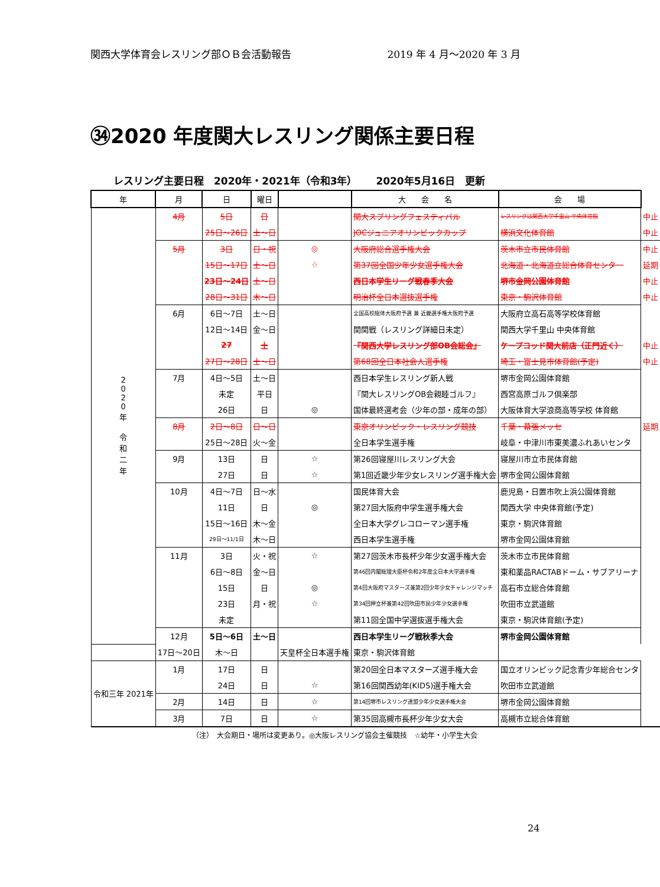関西大学体育会レスリング部ＯＢ会活動報告 2019 年 4 月～2020 年 3 月
㉞2020 年度関大レスリング関係主要日程
レスリング主要日程　2020年・2021年（令和3年）　　 2020年5月16日　更新
| 年 | 月 | 日 | 曜日 | | 大 会 名 | 会 場 | |
| 2 0 2 0 年 令 和 二 年 | 4月 | 5日 | 日 | | 関大スプリングフェスティバル | レスリングは関西大学千里山 中央体育館 | 中止 |
| | | 25日～26日 | 土～日 | | JOCジュニアオリンピックカップ | 横浜文化体育館 | 中止 |
| | 5月 | 3日 | 日・祝 | ◎ | 大阪府総合選手権大会 | 茨木市立市民体育館 | 中止 |
| | | 15日～17日 | 土～日 | ☆ | 第37回全国少年少女選手権大会 | 北海道・北海道立総合体育センター | 延期 |
| | | 23日～24日 | 土～日 | | 西日本学生リーグ戦春季大会 | 堺市金岡公園体育館 | 中止 |
| | | 28日～31日 | 木～日 | | 明治杯全日本選抜選手権 | 東京・駒沢体育館 | 中止 |
| | 6月 | 6日～7日 | 土～日 | | 全国高校総体大阪府予選 兼 近畿選手権大阪府予選 | 大阪府立高石高等学校体育館 | |
| | | 12日～14日 | 金～日 | | 関関戦（レスリング詳細日未定） | 関西大学千里山 中央体育館 | |
| | | 27 | 土 | | 『関西大学レスリング部OB会総会』 | ケープコッド関大前店（正門近く） | 中止 |
| | | 27日～28日 | 土～日 | | 第68回全日本社会人選手権 | 埼玉・富士見市体育館(予定) | 中止 |
| | 7月 | 4日～5日 | 土～日 | | 西日本学生レスリング新人戦 | 堺市金岡公園体育館 | |
| | | 未定 | 平日 | | 『関大レスリングOB会親睦ゴルフ』 | 西宮高原ゴルフ倶楽部 | |
| | | 26日 | 日 | ◎ | 国体最終選考会（少年の部・成年の部） | 大阪体育大学浪商高等学校 体育館 | |
| | 8月 | 2日～8日 | 日～日 | | 東京オリンピック・レスリング競技 | 千葉・幕張メッセ | 延期 |
| | | 25日～28日 | 火～金 | | 全日本学生選手権 | 岐阜・中津川市東美濃ふれあいセンタ | |
| | 9月 | 13日 | 日 | ☆ | 第26回寝屋川レスリング大会 | 寝屋川市立市民体育館 | |
| | | 27日 | 日 | ☆ | 第1回近畿少年少女レスリング選手権大会 | 堺市金岡公園体育館 | |
| | 10月 | 4日～7日 | 日～水 | | 国民体育大会 | 鹿児島・日置市吹上浜公園体育館 | |
| | | 11日 | 日 | ◎ | 第27回大阪府中学生選手権大会 | 関西大学 中央体育館(予定) | |
| | | 15日～16日 | 木～金 | | 全日本大学グレコローマン選手権 | 東京・駒沢体育館 | |
| | | 29日～11/1日 | 木～日 | | 西日本学生選手権 | 堺市金岡公園体育館 | |
| | 11月 | 3日 | 火・祝 | ☆ | 第27回茨木市長杯少年少女選手権大会 | 茨木市立市民体育館 | |
| | | 6日～8日 | 金～日 | | 第46回内閣総理大臣杯令和2年度全日本大学選手権 | 東和薬品RACTABドーム・サブアリーナ | |
| | | 15日 | 日 | ◎ | 第4回大阪府マスターズ兼第2回少年少女チャレンジマッチ | 高石市立総合体育館 | |
| | | 23日 | 月・祝 | ☆ | 第34回押立杯兼第42回吹田市民少年少女選手権 | 吹田市立武道館 | |
| | | 未定 | | | 第11回全国中学選抜選手権大会 | 東京・駒沢体育館(予定) | |
| | 12月 | 5日～6日 | 土～日 | | 西日本学生リーグ戦秋季大会 | 堺市金岡公園体育館 | |
| | 17日～20日 | 木～日 | | 天皇杯全日本選手権 | 東京・駒沢体育館 | | |
| 令和三年 2021年 | 1月 | 17日 | 日 | | 第20回全日本マスターズ選手権大会 | 国立オリンピック記念青少年総合センタ | |
| | | 24日 | 日 | ☆ | 第16回関西幼年(KIDS)選手権大会 | 吹田市立武道館 | |
| | 2月 | 14日 | 日 | ☆ | 第14回堺市レスリング連盟少年少女選手権大会 | 堺市金岡公園体育館 | |
| | 3月 | 7日 | 日 | ☆ | 第35回高槻市長杯少年少女大会 | 高槻市立総合体育館 | |
（注）　大会期日・場所は変更あり。◎大阪レスリング協会主催競技　☆幼年・小学生大会
24